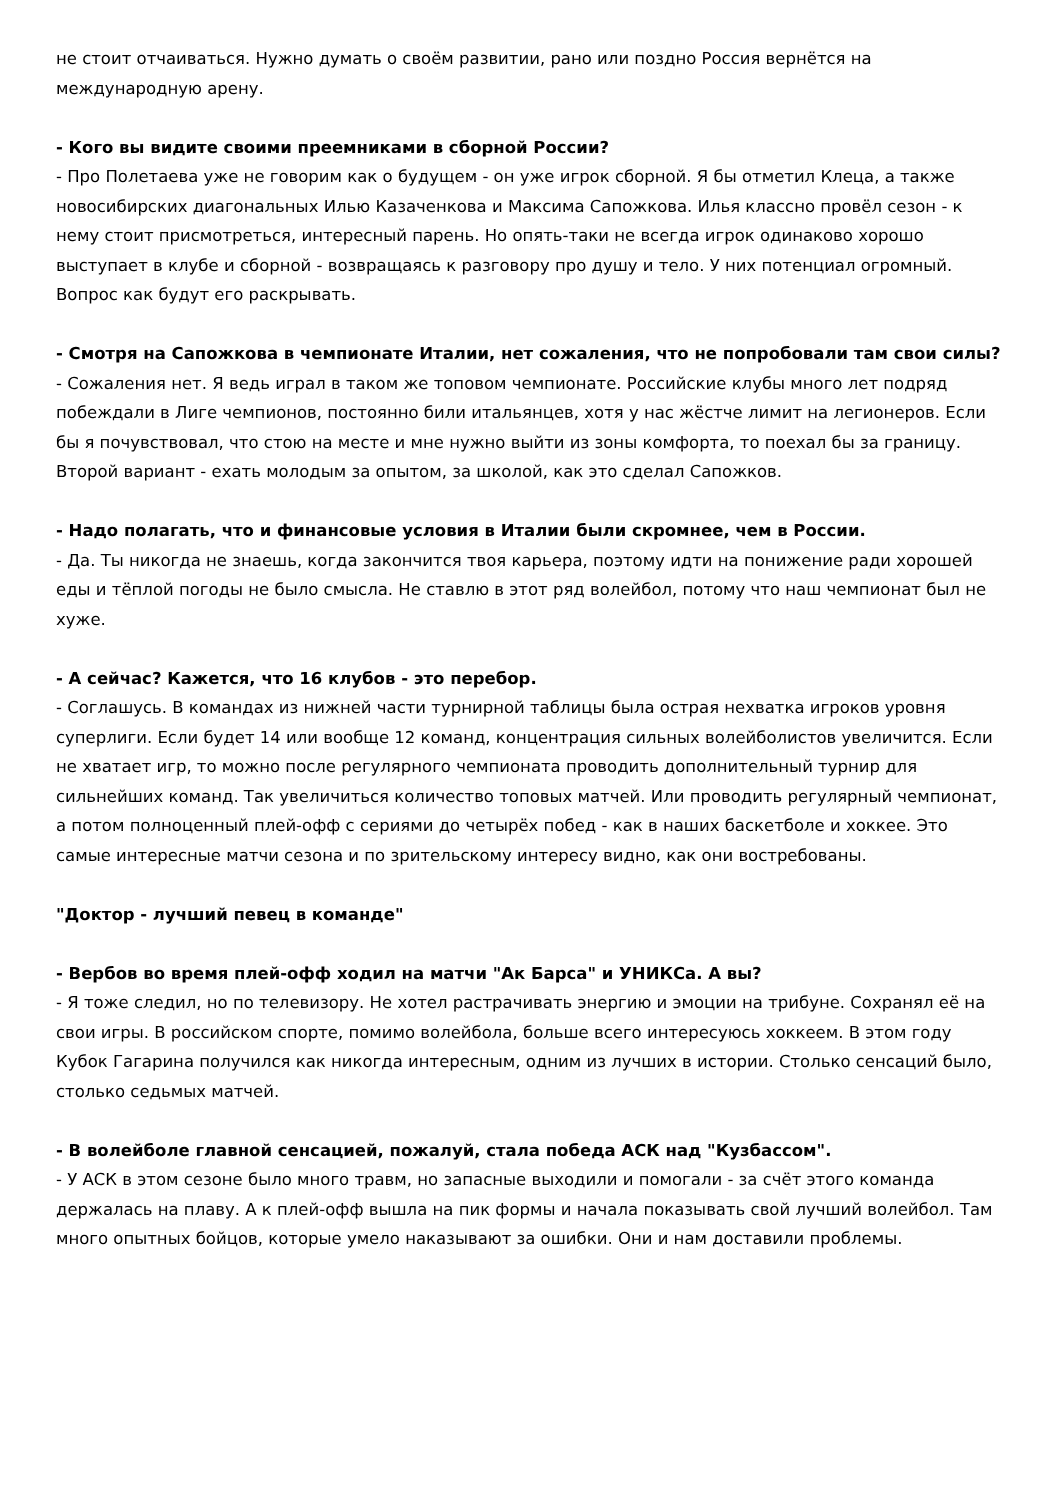не стоит отчаиваться. Нужно думать о своём развитии, рано или поздно Россия вернётся на международную арену.
- Кого вы видите своими преемниками в сборной России?
- Про Полетаева уже не говорим как о будущем - он уже игрок сборной. Я бы отметил Клеца, а также новосибирских диагональных Илью Казаченкова и Максима Сапожкова. Илья классно провёл сезон - к нему стоит присмотреться, интересный парень. Но опять-таки не всегда игрок одинаково хорошо выступает в клубе и сборной - возвращаясь к разговору про душу и тело. У них потенциал огромный. Вопрос как будут его раскрывать.
- Смотря на Сапожкова в чемпионате Италии, нет сожаления, что не попробовали там свои силы?
- Сожаления нет. Я ведь играл в таком же топовом чемпионате. Российские клубы много лет подряд побеждали в Лиге чемпионов, постоянно били итальянцев, хотя у нас жёстче лимит на легионеров. Если бы я почувствовал, что стою на месте и мне нужно выйти из зоны комфорта, то поехал бы за границу. Второй вариант - ехать молодым за опытом, за школой, как это сделал Сапожков.
- Надо полагать, что и финансовые условия в Италии были скромнее, чем в России.
- Да. Ты никогда не знаешь, когда закончится твоя карьера, поэтому идти на понижение ради хорошей еды и тёплой погоды не было смысла. Не ставлю в этот ряд волейбол, потому что наш чемпионат был не хуже.
- А сейчас? Кажется, что 16 клубов - это перебор.
- Соглашусь. В командах из нижней части турнирной таблицы была острая нехватка игроков уровня суперлиги. Если будет 14 или вообще 12 команд, концентрация сильных волейболистов увеличится. Если не хватает игр, то можно после регулярного чемпионата проводить дополнительный турнир для сильнейших команд. Так увеличиться количество топовых матчей. Или проводить регулярный чемпионат, а потом полноценный плей-офф с сериями до четырёх побед - как в наших баскетболе и хоккее. Это самые интересные матчи сезона и по зрительскому интересу видно, как они востребованы.
"Доктор - лучший певец в команде"
- Вербов во время плей-офф ходил на матчи "Ак Барса" и УНИКСа. А вы?
- Я тоже следил, но по телевизору. Не хотел растрачивать энергию и эмоции на трибуне. Сохранял её на свои игры. В российском спорте, помимо волейбола, больше всего интересуюсь хоккеем. В этом году Кубок Гагарина получился как никогда интересным, одним из лучших в истории. Столько сенсаций было, столько седьмых матчей.
- В волейболе главной сенсацией, пожалуй, стала победа АСК над "Кузбассом".
- У АСК в этом сезоне было много травм, но запасные выходили и помогали - за счёт этого команда держалась на плаву. А к плей-офф вышла на пик формы и начала показывать свой лучший волейбол. Там много опытных бойцов, которые умело наказывают за ошибки. Они и нам доставили проблемы.